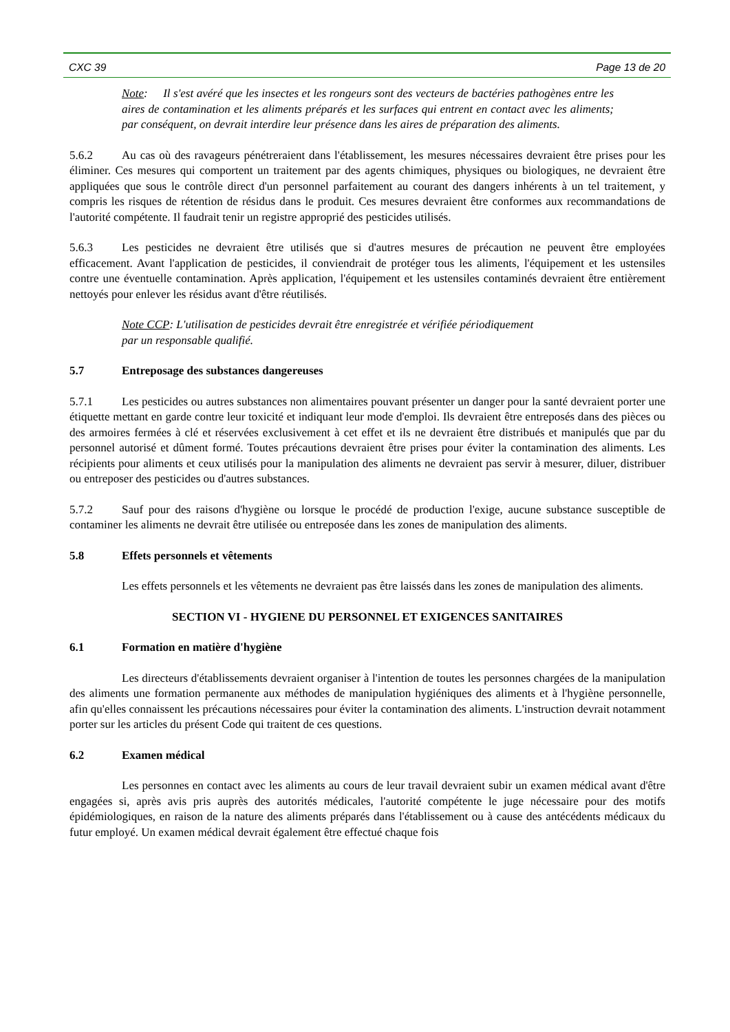CXC 39 Page 13 de 20
Note: Il s'est avéré que les insectes et les rongeurs sont des vecteurs de bactéries pathogènes entre les aires de contamination et les aliments préparés et les surfaces qui entrent en contact avec les aliments; par conséquent, on devrait interdire leur présence dans les aires de préparation des aliments.
5.6.2 Au cas où des ravageurs pénétreraient dans l'établissement, les mesures nécessaires devraient être prises pour les éliminer. Ces mesures qui comportent un traitement par des agents chimiques, physiques ou biologiques, ne devraient être appliquées que sous le contrôle direct d'un personnel parfaitement au courant des dangers inhérents à un tel traitement, y compris les risques de rétention de résidus dans le produit. Ces mesures devraient être conformes aux recommandations de l'autorité compétente. Il faudrait tenir un registre approprié des pesticides utilisés.
5.6.3 Les pesticides ne devraient être utilisés que si d'autres mesures de précaution ne peuvent être employées efficacement. Avant l'application de pesticides, il conviendrait de protéger tous les aliments, l'équipement et les ustensiles contre une éventuelle contamination. Après application, l'équipement et les ustensiles contaminés devraient être entièrement nettoyés pour enlever les résidus avant d'être réutilisés.
Note CCP: L'utilisation de pesticides devrait être enregistrée et vérifiée périodiquement
par un responsable qualifié.
5.7 Entreposage des substances dangereuses
5.7.1 Les pesticides ou autres substances non alimentaires pouvant présenter un danger pour la santé devraient porter une étiquette mettant en garde contre leur toxicité et indiquant leur mode d'emploi. Ils devraient être entreposés dans des pièces ou des armoires fermées à clé et réservées exclusivement à cet effet et ils ne devraient être distribués et manipulés que par du personnel autorisé et dûment formé. Toutes précautions devraient être prises pour éviter la contamination des aliments. Les récipients pour aliments et ceux utilisés pour la manipulation des aliments ne devraient pas servir à mesurer, diluer, distribuer ou entreposer des pesticides ou d'autres substances.
5.7.2 Sauf pour des raisons d'hygiène ou lorsque le procédé de production l'exige, aucune substance susceptible de contaminer les aliments ne devrait être utilisée ou entreposée dans les zones de manipulation des aliments.
5.8 Effets personnels et vêtements
Les effets personnels et les vêtements ne devraient pas être laissés dans les zones de manipulation des aliments.
SECTION VI - HYGIENE DU PERSONNEL ET EXIGENCES SANITAIRES
6.1 Formation en matière d'hygiène
Les directeurs d'établissements devraient organiser à l'intention de toutes les personnes chargées de la manipulation des aliments une formation permanente aux méthodes de manipulation hygiéniques des aliments et à l'hygiène personnelle, afin qu'elles connaissent les précautions nécessaires pour éviter la contamination des aliments. L'instruction devrait notamment porter sur les articles du présent Code qui traitent de ces questions.
6.2 Examen médical
Les personnes en contact avec les aliments au cours de leur travail devraient subir un examen médical avant d'être engagées si, après avis pris auprès des autorités médicales, l'autorité compétente le juge nécessaire pour des motifs épidémiologiques, en raison de la nature des aliments préparés dans l'établissement ou à cause des antécédents médicaux du futur employé. Un examen médical devrait également être effectué chaque fois